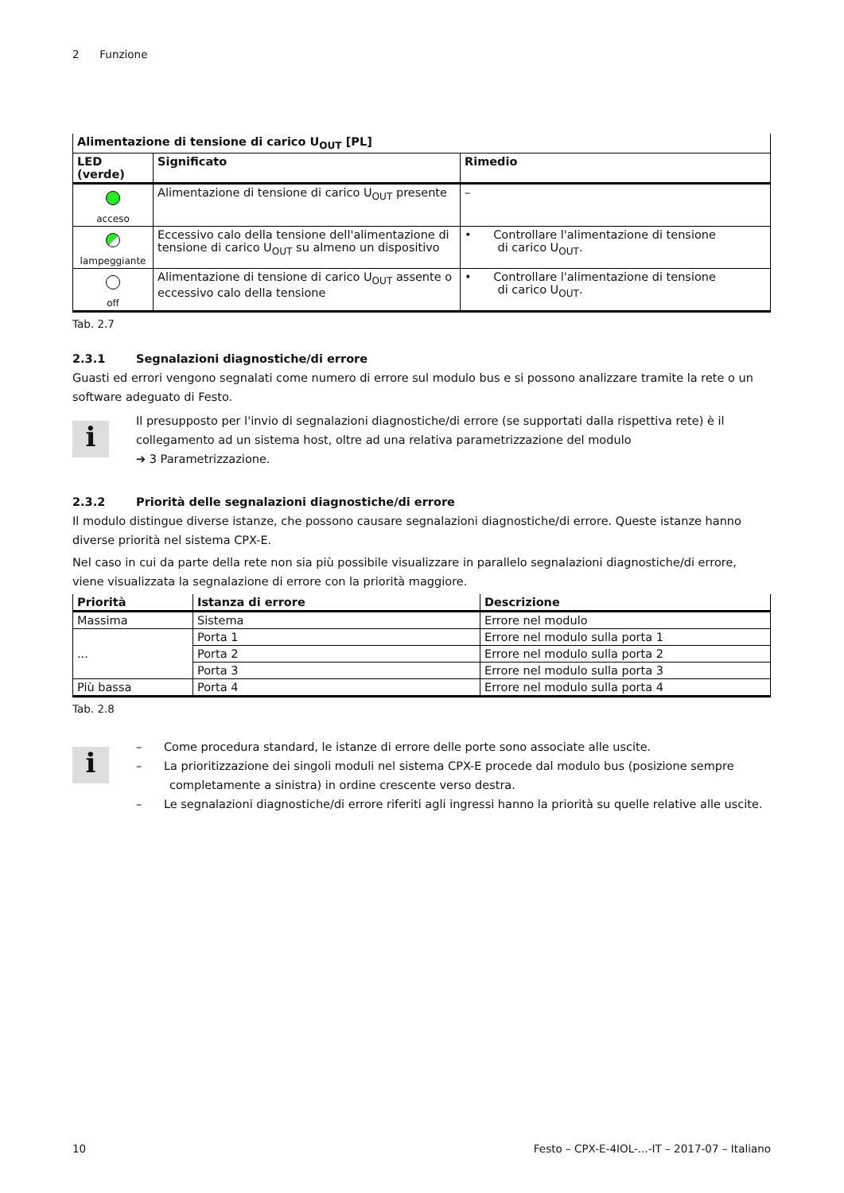2 Funzione
| Alimentazione di tensione di carico U<sub>OUT</sub> [PL] | | |
| --- | --- | --- |
| LED (verde) | Significato | Rimedio |
| acceso | Alimentazione di tensione di carico U<sub>OUT</sub> presente | – |
| lampeggiante | Eccessivo calo della tensione dell'alimentazione di tensione di carico U<sub>OUT</sub> su almeno un dispositivo | • Controllare l'alimentazione di tensione di carico U<sub>OUT</sub>. |
| off | Alimentazione di tensione di carico U<sub>OUT</sub> assente o eccessivo calo della tensione | • Controllare l'alimentazione di tensione di carico U<sub>OUT</sub>. |
Tab. 2.7
2.3.1 Segnalazioni diagnostiche/di errore
Guasti ed errori vengono segnalati come numero di errore sul modulo bus e si possono analizzare tramite la rete o un software adeguato di Festo.
i
Il presupposto per l'invio di segnalazioni diagnostiche/di errore (se supportati dalla rispettiva rete) è il collegamento ad un sistema host, oltre ad una relativa parametrizzazione del modulo
➔ 3 Parametrizzazione.
2.3.2 Priorità delle segnalazioni diagnostiche/di errore
Il modulo distingue diverse istanze, che possono causare segnalazioni diagnostiche/di errore. Queste istanze hanno diverse priorità nel sistema CPX-E.
Nel caso in cui da parte della rete non sia più possibile visualizzare in parallelo segnalazioni diagnostiche/di errore, viene visualizzata la segnalazione di errore con la priorità maggiore.
| Priorità | Istanza di errore | Descrizione |
| --- | --- | --- |
| Massima | Sistema | Errore nel modulo |
| ... | Porta 1 | Errore nel modulo sulla porta 1 |
| | Porta 2 | Errore nel modulo sulla porta 2 |
| | Porta 3 | Errore nel modulo sulla porta 3 |
| Più bassa | Porta 4 | Errore nel modulo sulla porta 4 |
Tab. 2.8
i
– Come procedura standard, le istanze di errore delle porte sono associate alle uscite.
– La prioritizzazione dei singoli moduli nel sistema CPX-E procede dal modulo bus (posizione sempre completamente a sinistra) in ordine crescente verso destra.
– Le segnalazioni diagnostiche/di errore riferiti agli ingressi hanno la priorità su quelle relative alle uscite.
10 Festo – CPX-E-4IOL-...-IT – 2017-07 – Italiano